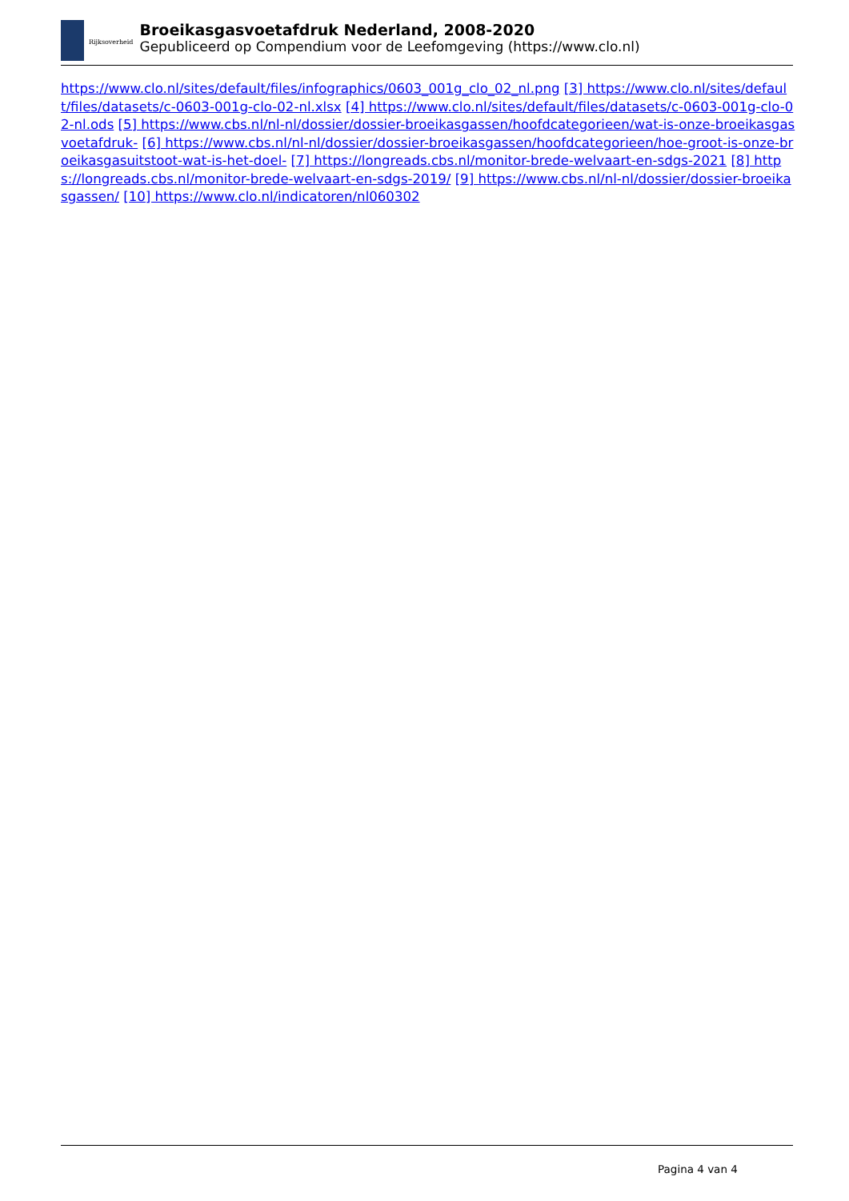Rijksoverheid
Broeikasgasvoetafdruk Nederland, 2008-2020
Gepubliceerd op Compendium voor de Leefomgeving (https://www.clo.nl)
https://www.clo.nl/sites/default/files/infographics/0603_001g_clo_02_nl.png [3] https://www.clo.nl/sites/default/files/datasets/c-0603-001g-clo-02-nl.xlsx [4] https://www.clo.nl/sites/default/files/datasets/c-0603-001g-clo-02-nl.ods [5] https://www.cbs.nl/nl-nl/dossier/dossier-broeikasgassen/hoofdcategorieen/wat-is-onze-broeikasgasvoetafdruk- [6] https://www.cbs.nl/nl-nl/dossier/dossier-broeikasgassen/hoofdcategorieen/hoe-groot-is-onze-broeikasgasuitstoot-wat-is-het-doel- [7] https://longreads.cbs.nl/monitor-brede-welvaart-en-sdgs-2021 [8] https://longreads.cbs.nl/monitor-brede-welvaart-en-sdgs-2019/ [9] https://www.cbs.nl/nl-nl/dossier/dossier-broeikasgassen/ [10] https://www.clo.nl/indicatoren/nl060302
Pagina 4 van 4